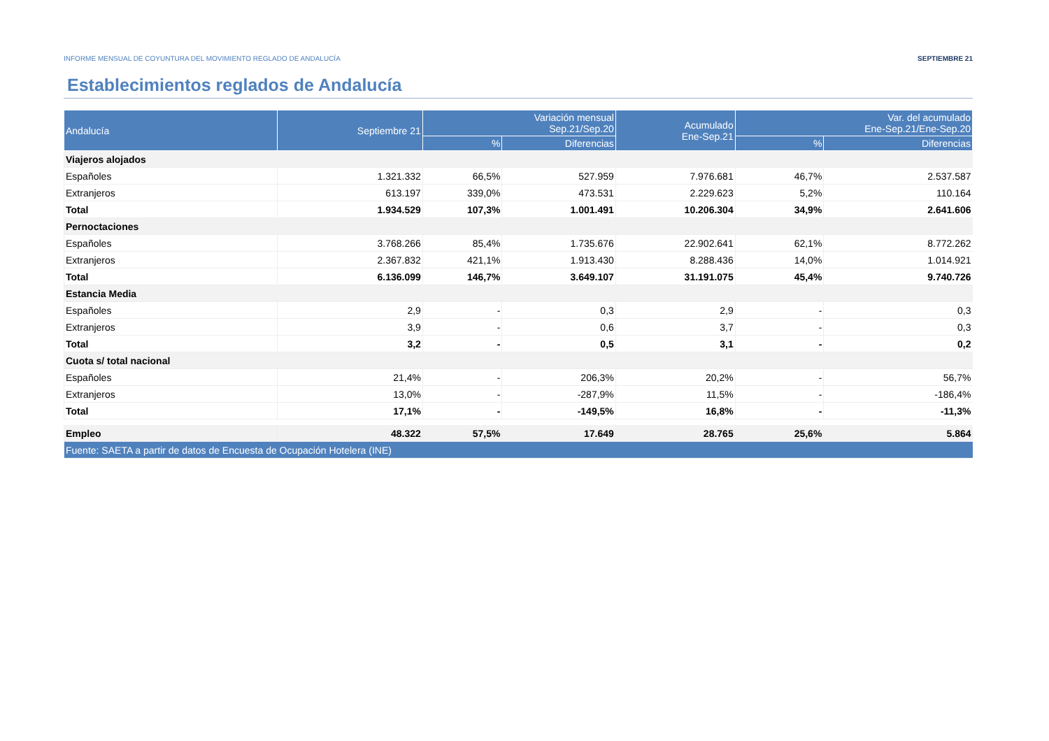INFORME MENSUAL DE COYUNTURA DEL MOVIMIENTO REGLADO DE ANDALUCÍA SEPTIEMBRE 21
Establecimientos reglados de Andalucía
| Andalucía | Septiembre 21 | Variación mensual Sep.21/Sep.20 | | Acumulado Ene-Sep.21 | Var. del acumulado Ene-Sep.21/Ene-Sep.20 | |
| --- | --- | --- | --- | --- | --- | --- |
| | | % | Diferencias | | % | Diferencias |
| Viajeros alojados | | | | | | |
| Españoles | 1.321.332 | 66,5% | 527.959 | 7.976.681 | 46,7% | 2.537.587 |
| Extranjeros | 613.197 | 339,0% | 473.531 | 2.229.623 | 5,2% | 110.164 |
| Total | 1.934.529 | 107,3% | 1.001.491 | 10.206.304 | 34,9% | 2.641.606 |
| Pernoctaciones | | | | | | |
| Españoles | 3.768.266 | 85,4% | 1.735.676 | 22.902.641 | 62,1% | 8.772.262 |
| Extranjeros | 2.367.832 | 421,1% | 1.913.430 | 8.288.436 | 14,0% | 1.014.921 |
| Total | 6.136.099 | 146,7% | 3.649.107 | 31.191.075 | 45,4% | 9.740.726 |
| Estancia Media | | | | | | |
| Españoles | 2,9 | - | 0,3 | 2,9 | - | 0,3 |
| Extranjeros | 3,9 | - | 0,6 | 3,7 | - | 0,3 |
| Total | 3,2 | - | 0,5 | 3,1 | - | 0,2 |
| Cuota s/ total nacional | | | | | | |
| Españoles | 21,4% | - | 206,3% | 20,2% | - | 56,7% |
| Extranjeros | 13,0% | - | -287,9% | 11,5% | - | -186,4% |
| Total | 17,1% | - | -149,5% | 16,8% | - | -11,3% |
| Empleo | 48.322 | 57,5% | 17.649 | 28.765 | 25,6% | 5.864 |
| Fuente: SAETA a partir de datos de Encuesta de Ocupación Hotelera (INE) | | | | | | |